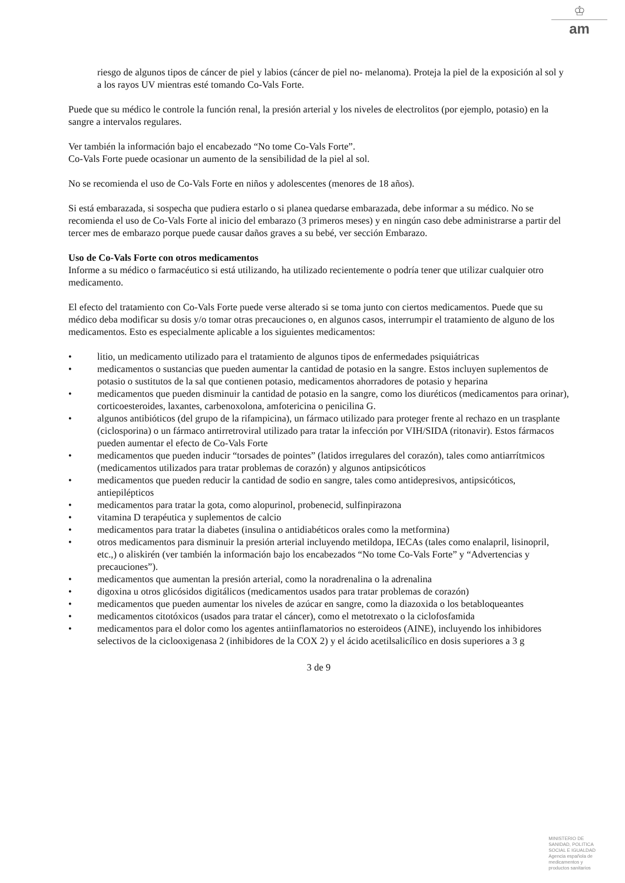♔
am
riesgo de algunos tipos de cáncer de piel y labios (cáncer de piel no- melanoma). Proteja la piel de la exposición al sol y a los rayos UV mientras esté tomando Co-Vals Forte.
Puede que su médico le controle la función renal, la presión arterial y los niveles de electrolitos (por ejemplo, potasio) en la sangre a intervalos regulares.
Ver también la información bajo el encabezado “No tome Co-Vals Forte”.
Co-Vals Forte puede ocasionar un aumento de la sensibilidad de la piel al sol.
No se recomienda el uso de Co-Vals Forte en niños y adolescentes (menores de 18 años).
Si está embarazada, si sospecha que pudiera estarlo o si planea quedarse embarazada, debe informar a su médico. No se recomienda el uso de Co-Vals Forte al inicio del embarazo (3 primeros meses) y en ningún caso debe administrarse a partir del tercer mes de embarazo porque puede causar daños graves a su bebé, ver sección Embarazo.
Uso de Co-Vals Forte con otros medicamentos
Informe a su médico o farmacéutico si está utilizando, ha utilizado recientemente o podría tener que utilizar cualquier otro medicamento.
El efecto del tratamiento con Co-Vals Forte puede verse alterado si se toma junto con ciertos medicamentos. Puede que su médico deba modificar su dosis y/o tomar otras precauciones o, en algunos casos, interrumpir el tratamiento de alguno de los medicamentos. Esto es especialmente aplicable a los siguientes medicamentos:
• litio, un medicamento utilizado para el tratamiento de algunos tipos de enfermedades psiquiátricas
• medicamentos o sustancias que pueden aumentar la cantidad de potasio en la sangre. Estos incluyen suplementos de potasio o sustitutos de la sal que contienen potasio, medicamentos ahorradores de potasio y heparina
• medicamentos que pueden disminuir la cantidad de potasio en la sangre, como los diuréticos (medicamentos para orinar), corticoesteroides, laxantes, carbenoxolona, amfotericina o penicilina G.
• algunos antibióticos (del grupo de la rifampicina), un fármaco utilizado para proteger frente al rechazo en un trasplante (ciclosporina) o un fármaco antirretroviral utilizado para tratar la infección por VIH/SIDA (ritonavir). Estos fármacos pueden aumentar el efecto de Co-Vals Forte
• medicamentos que pueden inducir “torsades de pointes” (latidos irregulares del corazón), tales como antiarrítmicos (medicamentos utilizados para tratar problemas de corazón) y algunos antipsicóticos
• medicamentos que pueden reducir la cantidad de sodio en sangre, tales como antidepresivos, antipsicóticos, antiepilépticos
• medicamentos para tratar la gota, como alopurinol, probenecid, sulfinpirazona
• vitamina D terapéutica y suplementos de calcio
• medicamentos para tratar la diabetes (insulina o antidiabéticos orales como la metformina)
• otros medicamentos para disminuir la presión arterial incluyendo metildopa, IECAs (tales como enalapril, lisinopril, etc.,) o aliskirén (ver también la información bajo los encabezados “No tome Co-Vals Forte” y “Advertencias y precauciones”).
• medicamentos que aumentan la presión arterial, como la noradrenalina o la adrenalina
• digoxina u otros glicósidos digitálicos (medicamentos usados para tratar problemas de corazón)
• medicamentos que pueden aumentar los niveles de azúcar en sangre, como la diazoxida o los betabloqueantes
• medicamentos citotóxicos (usados para tratar el cáncer), como el metotrexato o la ciclofosfamida
• medicamentos para el dolor como los agentes antiinflamatorios no esteroideos (AINE), incluyendo los inhibidores selectivos de la ciclooxigenasa 2 (inhibidores de la COX 2) y el ácido acetilsalicílico en dosis superiores a 3 g
3 de 9
MINISTERIO DE
SANIDAD, POLITICA
SOCIAL E IGUALDAD
Agencia española de
medicamentos y
productos sanitarios